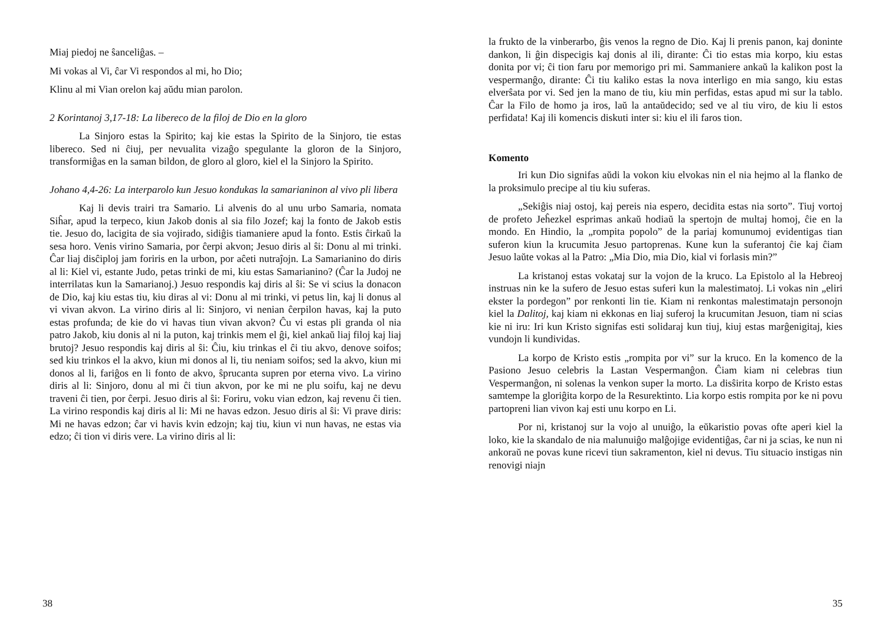Miaj piedoj ne ŝanceliĝas. –
Mi vokas al Vi, ĉar Vi respondos al mi, ho Dio;
Klinu al mi Vian orelon kaj aŭdu mian parolon.
2 Korintanoj 3,17-18: La libereco de la filoj de Dio en la gloro
La Sinjoro estas la Spirito; kaj kie estas la Spirito de la Sinjoro, tie estas libereco. Sed ni ĉiuj, per nevualita vizaĝo spegulante la gloron de la Sinjoro, transformiĝas en la saman bildon, de gloro al gloro, kiel el la Sinjoro la Spirito.
Johano 4,4-26: La interparolo kun Jesuo kondukas la samarianinon al vivo pli libera
Kaj li devis trairi tra Samario. Li alvenis do al unu urbo Samaria, nomata Siĥar, apud la terpeco, kiun Jakob donis al sia filo Jozef; kaj la fonto de Jakob estis tie. Jesuo do, lacigita de sia vojirado, sidiĝis tiamaniere apud la fonto. Estis ĉirkaŭ la sesa horo. Venis virino Samaria, por ĉerpi akvon; Jesuo diris al ŝi: Donu al mi trinki. Ĉar liaj disĉiploj jam foriris en la urbon, por aĉeti nutraĵojn. La Samarianino do diris al li: Kiel vi, estante Judo, petas trinki de mi, kiu estas Samarianino? (Ĉar la Judoj ne interrilatas kun la Samarianoj.) Jesuo respondis kaj diris al ŝi: Se vi scius la donacon de Dio, kaj kiu estas tiu, kiu diras al vi: Donu al mi trinki, vi petus lin, kaj li donus al vi vivan akvon. La virino diris al li: Sinjoro, vi nenian ĉerpilon havas, kaj la puto estas profunda; de kie do vi havas tiun vivan akvon? Ĉu vi estas pli granda ol nia patro Jakob, kiu donis al ni la puton, kaj trinkis mem el ĝi, kiel ankaŭ liaj filoj kaj liaj brutoj? Jesuo respondis kaj diris al ŝi: Ĉiu, kiu trinkas el ĉi tiu akvo, denove soifos; sed kiu trinkos el la akvo, kiun mi donos al li, tiu neniam soifos; sed la akvo, kiun mi donos al li, fariĝos en li fonto de akvo, ŝprucanta supren por eterna vivo. La virino diris al li: Sinjoro, donu al mi ĉi tiun akvon, por ke mi ne plu soifu, kaj ne devu traveni ĉi tien, por ĉerpi. Jesuo diris al ŝi: Foriru, voku vian edzon, kaj revenu ĉi tien. La virino respondis kaj diris al li: Mi ne havas edzon. Jesuo diris al ŝi: Vi prave diris: Mi ne havas edzon; ĉar vi havis kvin edzojn; kaj tiu, kiun vi nun havas, ne estas via edzo; ĉi tion vi diris vere. La virino diris al li:
38
la frukto de la vinberarbo, ĝis venos la regno de Dio. Kaj li prenis panon, kaj doninte dankon, li ĝin dispecigis kaj donis al ili, dirante: Ĉi tio estas mia korpo, kiu estas donita por vi; ĉi tion faru por memorigo pri mi. Sammaniere ankaŭ la kalikon post la vespermanĝo, dirante: Ĉi tiu kaliko estas la nova interligo en mia sango, kiu estas elverŝata por vi. Sed jen la mano de tiu, kiu min perfidas, estas apud mi sur la tablo. Ĉar la Filo de homo ja iros, laŭ la antaŭdecido; sed ve al tiu viro, de kiu li estos perfidata! Kaj ili komencis diskuti inter si: kiu el ili faros tion.
Komento
Iri kun Dio signifas aŭdi la vokon kiu elvokas nin el nia hejmo al la flanko de la proksimulo precipe al tiu kiu suferas.
„Sekiĝis niaj ostoj, kaj pereis nia espero, decidita estas nia sorto”. Tiuj vortoj de profeto Jeĥezkel esprimas ankaŭ hodiaŭ la spertojn de multaj homoj, ĉie en la mondo. En Hindio, la „rompita popolo” de la pariaj komunumoj evidentigas tian suferon kiun la krucumita Jesuo partoprenas. Kune kun la suferantoj ĉie kaj ĉiam Jesuo laŭte vokas al la Patro: „Mia Dio, mia Dio, kial vi forlasis min?”
La kristanoj estas vokataj sur la vojon de la kruco. La Epistolo al la Hebreoj instruas nin ke la sufero de Jesuo estas suferi kun la malestimatoj. Li vokas nin „eliri ekster la pordegon” por renkonti lin tie. Kiam ni renkontas malestimatajn personojn kiel la Dalitoj, kaj kiam ni ekkonas en liaj suferoj la krucumitan Jesuon, tiam ni scias kie ni iru: Iri kun Kristo signifas esti solidaraj kun tiuj, kiuj estas marĝenigitaj, kies vundojn li kundividas.
La korpo de Kristo estis „rompita por vi” sur la kruco. En la komenco de la Pasiono Jesuo celebris la Lastan Vespermanĝon. Ĉiam kiam ni celebras tiun Vespermanĝon, ni solenas la venkon super la morto. La disŝirita korpo de Kristo estas samtempe la gloriĝita korpo de la Resurektinto. Lia korpo estis rompita por ke ni povu partopreni lian vivon kaj esti unu korpo en Li.
Por ni, kristanoj sur la vojo al unuiĝo, la eŭkaristio povas ofte aperi kiel la loko, kie la skandalo de nia malunuiĝo malĝojige evidentiĝas, ĉar ni ja scias, ke nun ni ankoraŭ ne povas kune ricevi tiun sakramenton, kiel ni devus. Tiu situacio instigas nin renovigi niajn
35